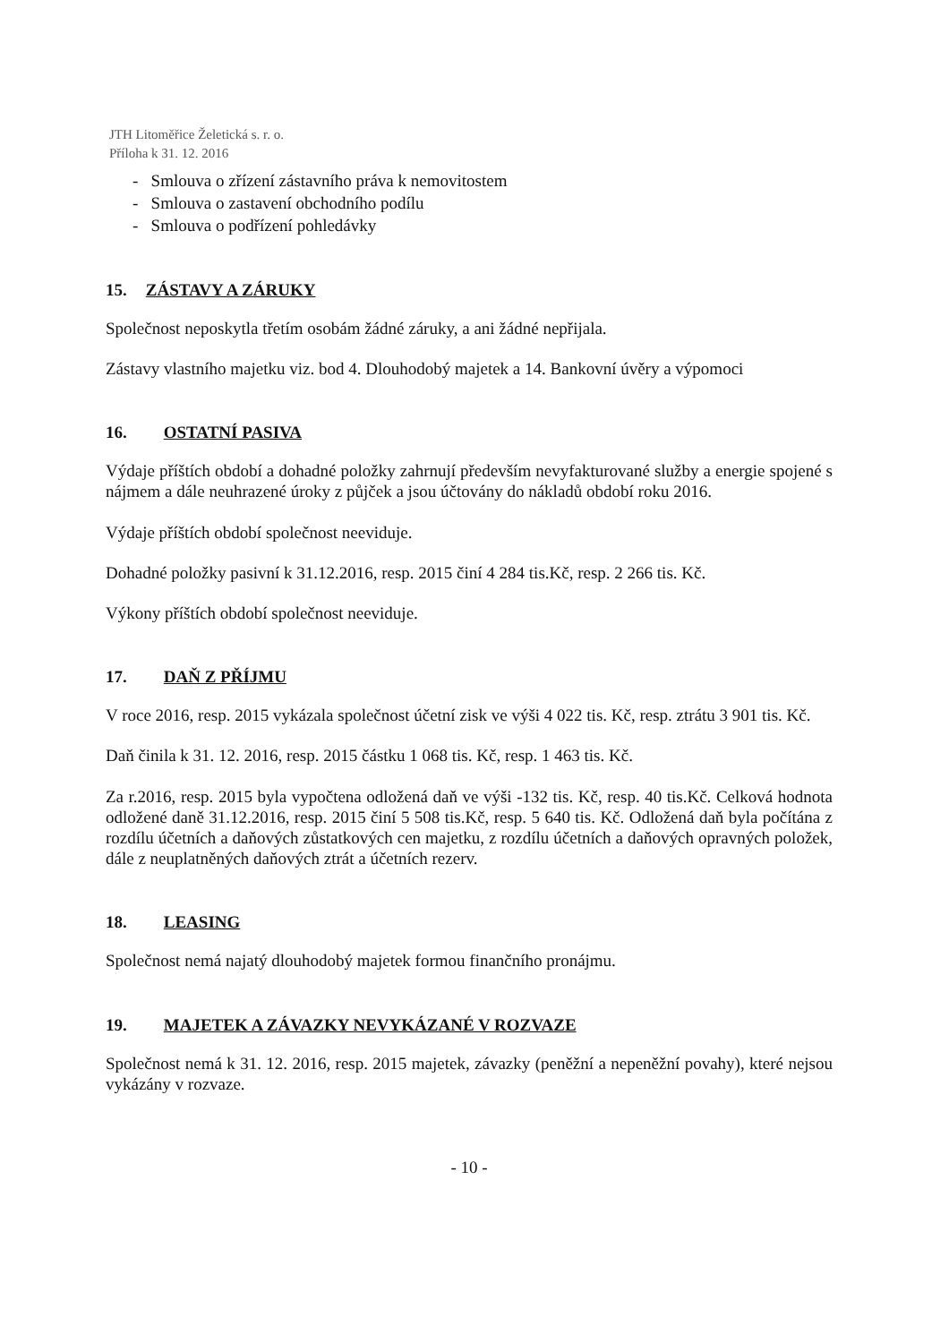JTH Litoměřice Želetická s. r. o.
Příloha k 31. 12. 2016
- Smlouva o zřízení zástavního práva k nemovitostem
- Smlouva o zastavení obchodního podílu
- Smlouva o podřízení pohledávky
15. ZÁSTAVY A ZÁRUKY
Společnost neposkytla třetím osobám žádné záruky, a ani žádné nepřijala.
Zástavy vlastního majetku viz. bod 4. Dlouhodobý majetek a 14. Bankovní úvěry a výpomoci
16. OSTATNÍ PASIVA
Výdaje příštích období a dohadné položky zahrnují především nevyfakturované služby a energie spojené s nájmem a dále neuhrazené úroky z půjček a jsou účtovány do nákladů období roku 2016.
Výdaje příštích období společnost neeviduje.
Dohadné položky pasivní k 31.12.2016, resp. 2015 činí 4 284 tis.Kč, resp. 2 266 tis. Kč.
Výkony příštích období společnost neeviduje.
17. DAŇ Z PŘÍJMU
V roce 2016, resp. 2015 vykázala společnost účetní zisk ve výši 4 022 tis. Kč, resp. ztrátu 3 901 tis. Kč.
Daň činila k 31. 12. 2016, resp. 2015 částku 1 068 tis. Kč, resp. 1 463 tis. Kč.
Za r.2016, resp. 2015 byla vypočtena odložená daň ve výši -132 tis. Kč, resp. 40 tis.Kč. Celková hodnota odložené daně 31.12.2016, resp. 2015 činí 5 508 tis.Kč, resp. 5 640 tis. Kč. Odložená daň byla počítána z rozdílu účetních a daňových zůstatkových cen majetku, z rozdílu účetních a daňových opravných položek, dále z neuplatněných daňových ztrát a účetních rezerv.
18. LEASING
Společnost nemá najatý dlouhodobý majetek formou finančního pronájmu.
19. MAJETEK A ZÁVAZKY NEVYKÁZANÉ V ROZVAZE
Společnost nemá k 31. 12. 2016, resp. 2015 majetek, závazky (peněžní a nepeněžní povahy), které nejsou vykázány v rozvaze.
- 10 -